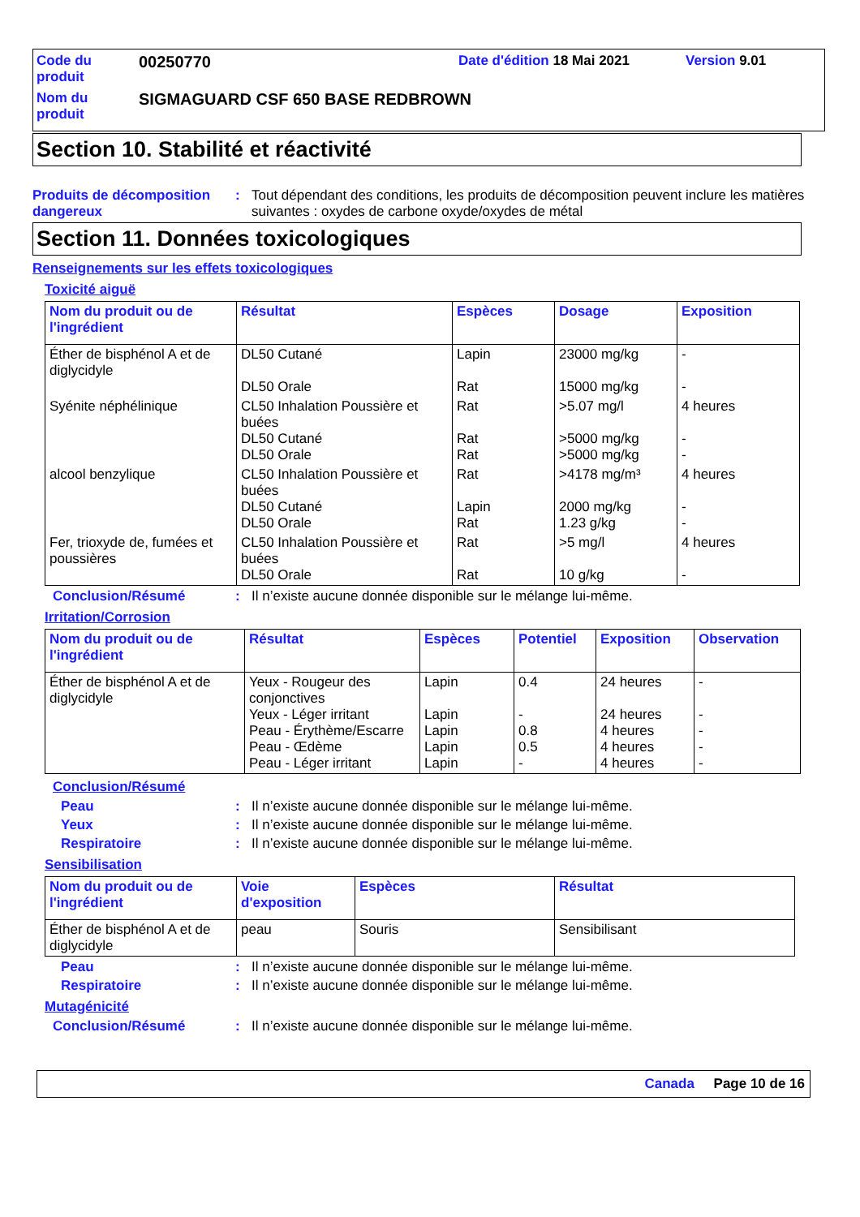Code du produit
00250770
Date d'édition 18 Mai 2021
Version 9.01
Nom du produit
SIGMAGUARD CSF 650 BASE REDBROWN
Section 10. Stabilité et réactivité
Produits de décomposition dangereux
: Tout dépendant des conditions, les produits de décomposition peuvent inclure les matières suivantes : oxydes de carbone oxyde/oxydes de métal
Section 11. Données toxicologiques
Renseignements sur les effets toxicologiques
Toxicité aiguë
| Nom du produit ou de l'ingrédient | Résultat | Espèces | Dosage | Exposition |
| --- | --- | --- | --- | --- |
| Éther de bisphénol A et de diglycidyle | DL50 Cutané DL50 Orale | Lapin Rat | 23000 mg/kg 15000 mg/kg | - - |
| Syénite néphélinique | CL50 Inhalation Poussière et buées DL50 Cutané DL50 Orale | Rat Rat Rat | >5.07 mg/l >5000 mg/kg >5000 mg/kg | 4 heures - - |
| alcool benzylique | CL50 Inhalation Poussière et buées DL50 Cutané DL50 Orale | Rat Lapin Rat | >4178 mg/m³ 2000 mg/kg 1.23 g/kg | 4 heures - - |
| Fer, trioxyde de, fumées et poussières | CL50 Inhalation Poussière et buées DL50 Orale | Rat Rat | >5 mg/l 10 g/kg | 4 heures - |
Conclusion/Résumé : Il n’existe aucune donnée disponible sur le mélange lui-même.
Irritation/Corrosion
| Nom du produit ou de l'ingrédient | Résultat | Espèces | Potentiel | Exposition | Observation |
| --- | --- | --- | --- | --- | --- |
| Éther de bisphénol A et de diglycidyle | Yeux - Rougeur des conjonctives Yeux - Léger irritant Peau - Érythème/Escarre Peau - Œdème Peau - Léger irritant | Lapin Lapin Lapin Lapin Lapin | 0.4 - 0.8 0.5 - | 24 heures 24 heures 4 heures 4 heures 4 heures | - - - - - |
Conclusion/Résumé
Peau : Il n’existe aucune donnée disponible sur le mélange lui-même.
Yeux : Il n’existe aucune donnée disponible sur le mélange lui-même.
Respiratoire : Il n’existe aucune donnée disponible sur le mélange lui-même.
Sensibilisation
| Nom du produit ou de l'ingrédient | Voie d'exposition | Espèces | Résultat |
| --- | --- | --- | --- |
| Éther de bisphénol A et de diglycidyle | peau | Souris | Sensibilisant |
Peau : Il n’existe aucune donnée disponible sur le mélange lui-même.
Respiratoire : Il n’existe aucune donnée disponible sur le mélange lui-même.
Mutagénicité
Conclusion/Résumé : Il n’existe aucune donnée disponible sur le mélange lui-même.
Canada Page 10 de 16